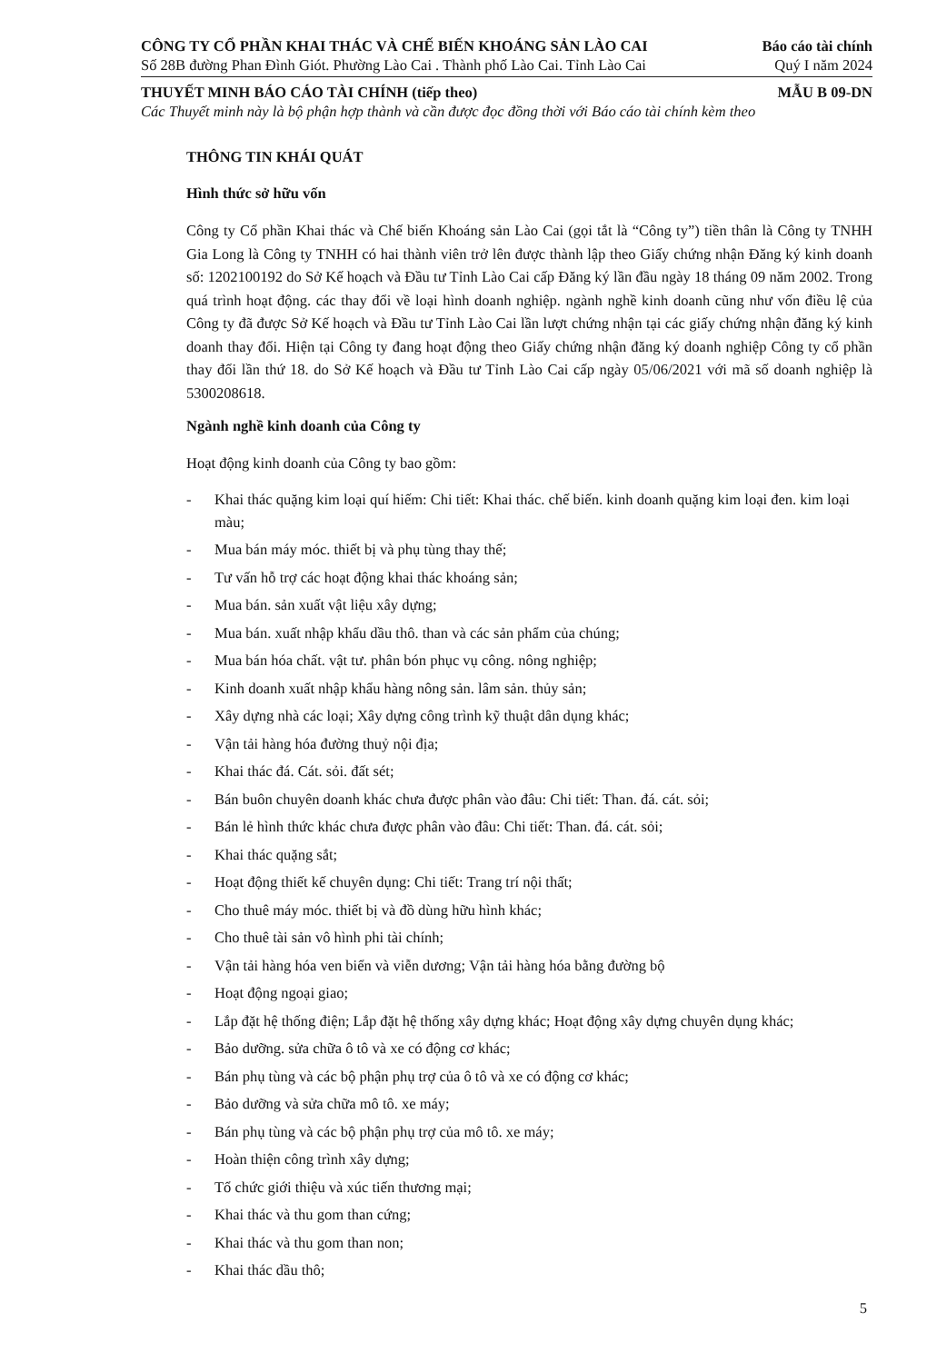CÔNG TY CỔ PHẦN KHAI THÁC VÀ CHẾ BIẾN KHOÁNG SẢN LÀO CAI Báo cáo tài chính
Số 28B đường Phan Đình Giót. Phường Lào Cai . Thành phố Lào Cai. Tỉnh Lào Cai Quý I năm 2024
THUYẾT MINH BÁO CÁO TÀI CHÍNH (tiếp theo) MẪU B 09-DN
Các Thuyết minh này là bộ phận hợp thành và cần được đọc đồng thời với Báo cáo tài chính kèm theo
THÔNG TIN KHÁI QUÁT
Hình thức sở hữu vốn
Công ty Cổ phần Khai thác và Chế biến Khoáng sản Lào Cai (gọi tắt là “Công ty”) tiền thân là Công ty TNHH Gia Long là Công ty TNHH có hai thành viên trở lên được thành lập theo Giấy chứng nhận Đăng ký kinh doanh số: 1202100192 do Sở Kế hoạch và Đầu tư Tỉnh Lào Cai cấp Đăng ký lần đầu ngày 18 tháng 09 năm 2002. Trong quá trình hoạt động. các thay đổi về loại hình doanh nghiệp. ngành nghề kinh doanh cũng như vốn điều lệ của Công ty đã được Sở Kế hoạch và Đầu tư Tỉnh Lào Cai lần lượt chứng nhận tại các giấy chứng nhận đăng ký kinh doanh thay đổi. Hiện tại Công ty đang hoạt động theo Giấy chứng nhận đăng ký doanh nghiệp Công ty cổ phần thay đổi lần thứ 18. do Sở Kế hoạch và Đầu tư Tỉnh Lào Cai cấp ngày 05/06/2021 với mã số doanh nghiệp là 5300208618.
Ngành nghề kinh doanh của Công ty
Hoạt động kinh doanh của Công ty bao gồm:
- Khai thác quặng kim loại quí hiếm: Chi tiết: Khai thác. chế biến. kinh doanh quặng kim loại đen. kim loại màu;
- Mua bán máy móc. thiết bị và phụ tùng thay thế;
- Tư vấn hỗ trợ các hoạt động khai thác khoáng sản;
- Mua bán. sản xuất vật liệu xây dựng;
- Mua bán. xuất nhập khẩu dầu thô. than và các sản phẩm của chúng;
- Mua bán hóa chất. vật tư. phân bón phục vụ công. nông nghiệp;
- Kinh doanh xuất nhập khẩu hàng nông sản. lâm sản. thủy sản;
- Xây dựng nhà các loại; Xây dựng công trình kỹ thuật dân dụng khác;
- Vận tải hàng hóa đường thuỷ nội địa;
- Khai thác đá. Cát. sỏi. đất sét;
- Bán buôn chuyên doanh khác chưa được phân vào đâu: Chi tiết: Than. đá. cát. sỏi;
- Bán lẻ hình thức khác chưa được phân vào đâu: Chi tiết: Than. đá. cát. sỏi;
- Khai thác quặng sắt;
- Hoạt động thiết kế chuyên dụng: Chi tiết: Trang trí nội thất;
- Cho thuê máy móc. thiết bị và đồ dùng hữu hình khác;
- Cho thuê tài sản vô hình phi tài chính;
- Vận tải hàng hóa ven biển và viễn dương; Vận tải hàng hóa bằng đường bộ
- Hoạt động ngoại giao;
- Lắp đặt hệ thống điện; Lắp đặt hệ thống xây dựng khác; Hoạt động xây dựng chuyên dụng khác;
- Bảo dưỡng. sửa chữa ô tô và xe có động cơ khác;
- Bán phụ tùng và các bộ phận phụ trợ của ô tô và xe có động cơ khác;
- Bảo dưỡng và sửa chữa mô tô. xe máy;
- Bán phụ tùng và các bộ phận phụ trợ của mô tô. xe máy;
- Hoàn thiện công trình xây dựng;
- Tổ chức giới thiệu và xúc tiến thương mại;
- Khai thác và thu gom than cứng;
- Khai thác và thu gom than non;
- Khai thác dầu thô;
5